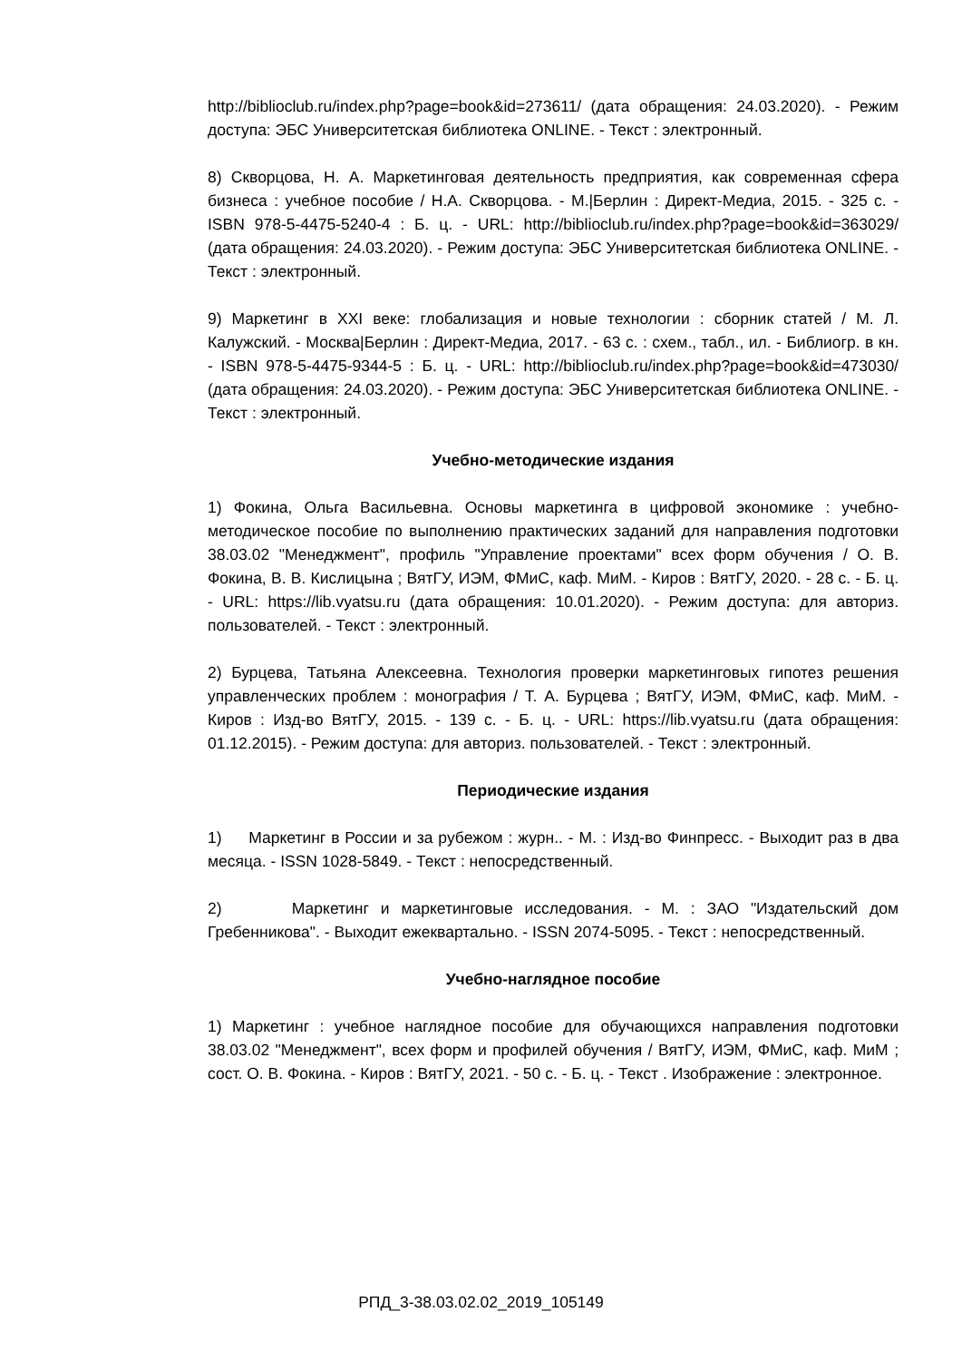http://biblioclub.ru/index.php?page=book&id=273611/ (дата обращения: 24.03.2020). - Режим доступа: ЭБС Университетская библиотека ONLINE. - Текст : электронный.
8) Скворцова, Н. А. Маркетинговая деятельность предприятия, как современная сфера бизнеса : учебное пособие / Н.А. Скворцова. - М.|Берлин : Директ-Медиа, 2015. - 325 с. - ISBN 978-5-4475-5240-4 : Б. ц. - URL: http://biblioclub.ru/index.php?page=book&id=363029/ (дата обращения: 24.03.2020). - Режим доступа: ЭБС Университетская библиотека ONLINE. - Текст : электронный.
9) Маркетинг в XXI веке: глобализация и новые технологии : сборник статей / М. Л. Калужский. - Москва|Берлин : Директ-Медиа, 2017. - 63 с. : схем., табл., ил. - Библиогр. в кн. - ISBN 978-5-4475-9344-5 : Б. ц. - URL: http://biblioclub.ru/index.php?page=book&id=473030/ (дата обращения: 24.03.2020). - Режим доступа: ЭБС Университетская библиотека ONLINE. - Текст : электронный.
Учебно-методические издания
1) Фокина, Ольга Васильевна. Основы маркетинга в цифровой экономике : учебно-методическое пособие по выполнению практических заданий для направления подготовки 38.03.02 "Менеджмент", профиль "Управление проектами" всех форм обучения / О. В. Фокина, В. В. Кислицына ; ВятГУ, ИЭМ, ФМиС, каф. МиМ. - Киров : ВятГУ, 2020. - 28 с. - Б. ц. - URL: https://lib.vyatsu.ru (дата обращения: 10.01.2020). - Режим доступа: для авториз. пользователей. - Текст : электронный.
2) Бурцева, Татьяна Алексеевна. Технология проверки маркетинговых гипотез решения управленческих проблем : монография / Т. А. Бурцева ; ВятГУ, ИЭМ, ФМиС, каф. МиМ. - Киров : Изд-во ВятГУ, 2015. - 139 с. - Б. ц. - URL: https://lib.vyatsu.ru (дата обращения: 01.12.2015). - Режим доступа: для авториз. пользователей. - Текст : электронный.
Периодические издания
1) Маркетинг в России и за рубежом : журн.. - М. : Изд-во Финпресс. - Выходит раз в два месяца. - ISSN 1028-5849. - Текст : непосредственный.
2) Маркетинг и маркетинговые исследования. - М. : ЗАО "Издательский дом Гребенникова". - Выходит ежеквартально. - ISSN 2074-5095. - Текст : непосредственный.
Учебно-наглядное пособие
1) Маркетинг : учебное наглядное пособие для обучающихся направления подготовки 38.03.02 "Менеджмент", всех форм и профилей обучения / ВятГУ, ИЭМ, ФМиС, каф. МиМ ; сост. О. В. Фокина. - Киров : ВятГУ, 2021. - 50 с. - Б. ц. - Текст . Изображение : электронное.
РПД_3-38.03.02.02_2019_105149